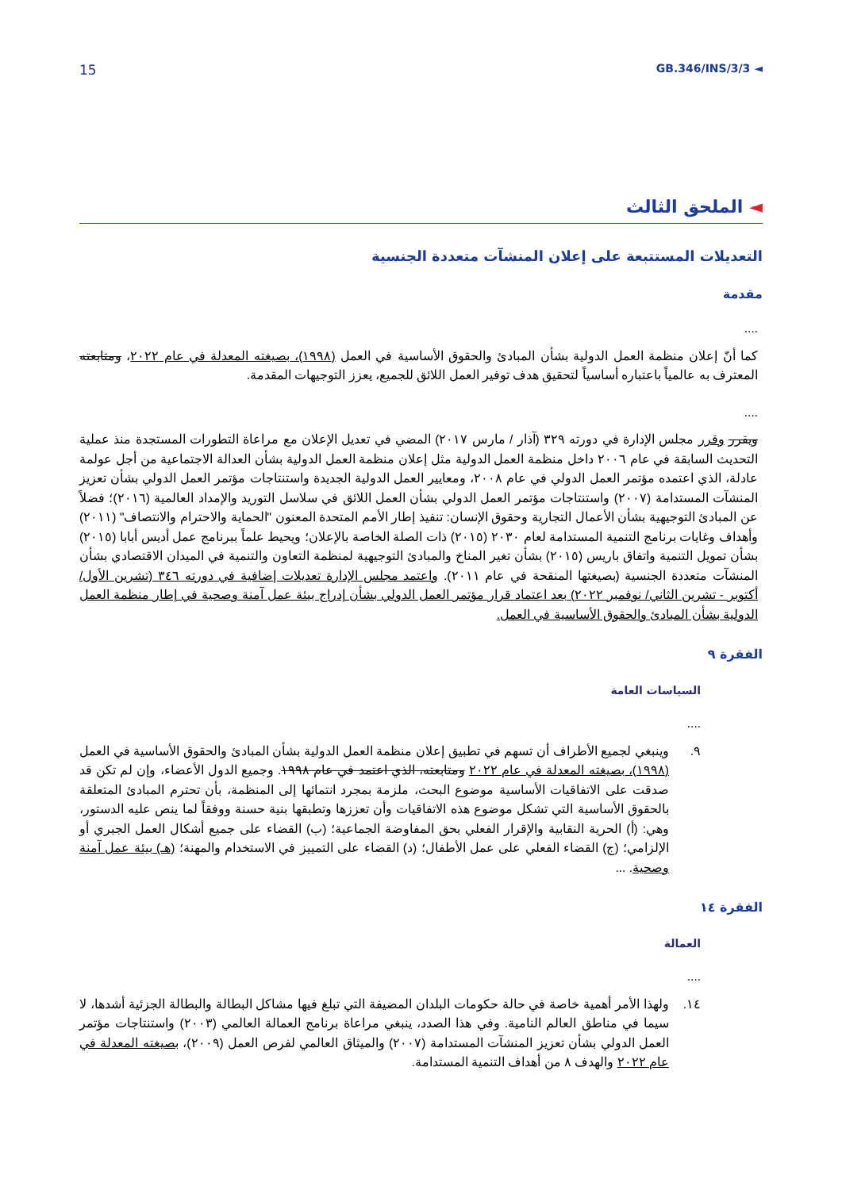15
GB.346/INS/3/3 ◄
◄ الملحق الثالث
التعديلات المستتبعة على إعلان المنشآت متعددة الجنسية
مقدمة
....
كما أنّ إعلان منظمة العمل الدولية بشأن المبادئ والحقوق الأساسية في العمل (١٩٩٨)، بصيغته المعدلة في عام ٢٠٢٢، ومتابعته المعترف به عالمياً باعتباره أساسياً لتحقيق هدف توفير العمل اللائق للجميع، يعزز التوجيهات المقدمة.
....
ويقرر وقرر مجلس الإدارة في دورته ٣٢٩ (آذار / مارس ٢٠١٧) المضي في تعديل الإعلان مع مراعاة التطورات المستجدة منذ عملية التحديث السابقة في عام ٢٠٠٦ داخل منظمة العمل الدولية مثل إعلان منظمة العمل الدولية بشأن العدالة الاجتماعية من أجل عولمة عادلة، الذي اعتمده مؤتمر العمل الدولي في عام ٢٠٠٨، ومعايير العمل الدولية الجديدة واستنتاجات مؤتمر العمل الدولي بشأن تعزيز المنشآت المستدامة (٢٠٠٧) واستنتاجات مؤتمر العمل الدولي بشأن العمل اللائق في سلاسل التوريد والإمداد العالمية (٢٠١٦)؛ فضلاً عن المبادئ التوجيهية بشأن الأعمال التجارية وحقوق الإنسان: تنفيذ إطار الأمم المتحدة المعنون "الحماية والاحترام والانتصاف" (٢٠١١) وأهداف وغايات برنامج التنمية المستدامة لعام ٢٠٣٠ (٢٠١٥) ذات الصلة الخاصة بالإعلان؛ ويحيط علماً ببرنامج عمل أديس أبابا (٢٠١٥) بشأن تمويل التنمية واتفاق باريس (٢٠١٥) بشأن تغير المناخ والمبادئ التوجيهية لمنظمة التعاون والتنمية في الميدان الاقتصادي بشأن المنشآت متعددة الجنسية (بصيغتها المنقحة في عام ٢٠١١). واعتمد مجلس الإدارة تعديلات إضافية في دورته ٣٤٦ (تشرين الأول/ أكتوبر - تشرين الثاني/ نوفمبر ٢٠٢٢) بعد اعتماد قرار مؤتمر العمل الدولي بشأن إدراج بيئة عمل آمنة وصحية في إطار منظمة العمل الدولية بشأن المبادئ والحقوق الأساسية في العمل.
الفقرة ٩
السياسات العامة
....
٩. وينبغي لجميع الأطراف أن تسهم في تطبيق إعلان منظمة العمل الدولية بشأن المبادئ والحقوق الأساسية في العمل (١٩٩٨)، بصيغته المعدلة في عام ٢٠٢٢ ومتابعته، الذي اعتمد في عام ١٩٩٨. وجميع الدول الأعضاء، وإن لم تكن قد صدقت على الاتفاقيات الأساسية موضوع البحث، ملزمة بمجرد انتمائها إلى المنظمة، بأن تحترم المبادئ المتعلقة بالحقوق الأساسية التي تشكل موضوع هذه الاتفاقيات وأن تعززها وتطبقها بنية حسنة ووفقاً لما ينص عليه الدستور، وهي: (أ) الحرية النقابية والإقرار الفعلي بحق المفاوضة الجماعية؛ (ب) القضاء على جميع أشكال العمل الجبري أو الإلزامي؛ (ج) القضاء الفعلي على عمل الأطفال؛ (د) القضاء على التمييز في الاستخدام والمهنة؛ (هـ) بيئة عمل آمنة وصحية. ...
الفقرة ١٤
العمالة
....
١٤. ولهذا الأمر أهمية خاصة في حالة حكومات البلدان المضيفة التي تبلغ فيها مشاكل البطالة والبطالة الجزئية أشدها، لا سيما في مناطق العالم النامية. وفي هذا الصدد، ينبغي مراعاة برنامج العمالة العالمي (٢٠٠٣) واستنتاجات مؤتمر العمل الدولي بشأن تعزيز المنشآت المستدامة (٢٠٠٧) والميثاق العالمي لفرص العمل (٢٠٠٩)، بصيغته المعدلة في عام ٢٠٢٢ والهدف ٨ من أهداف التنمية المستدامة.